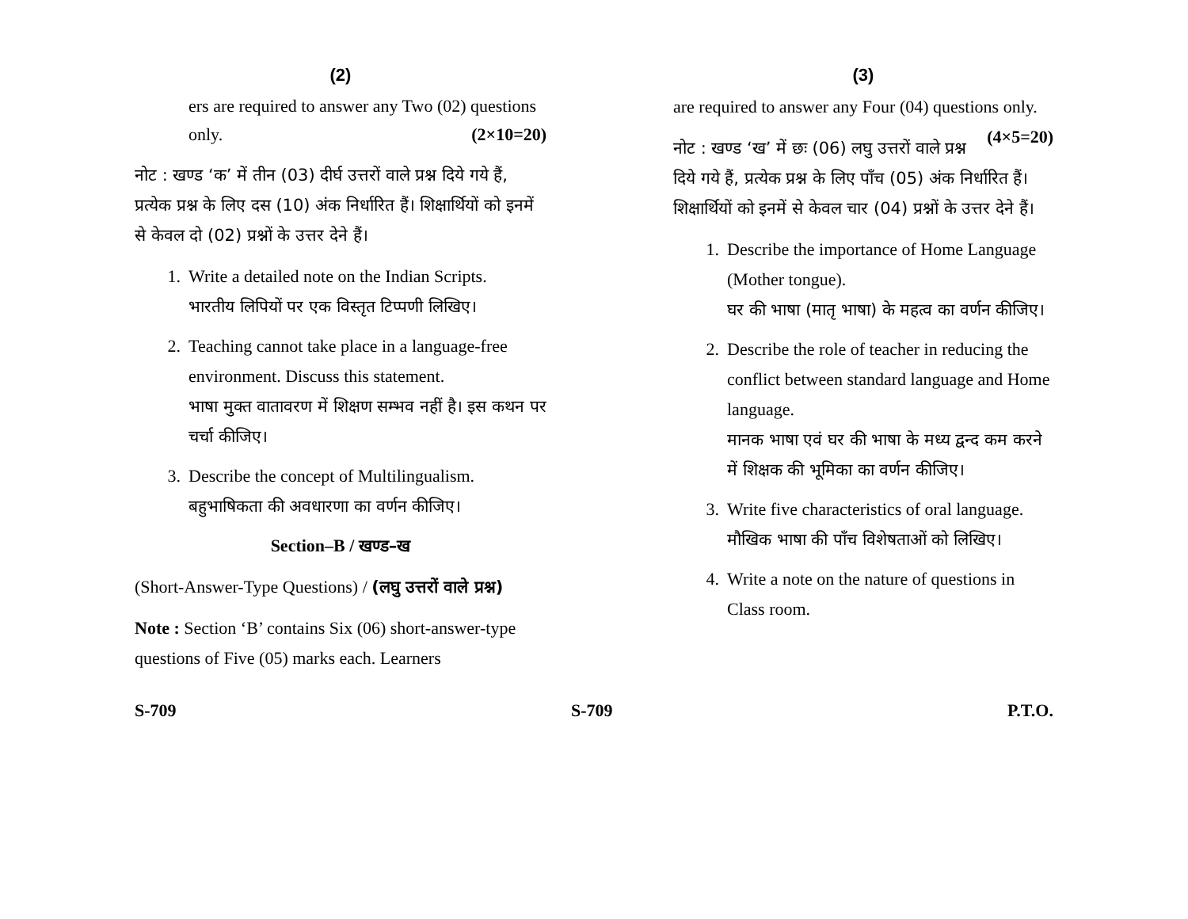(2)
ers are required to answer any Two (02) questions only. (2×10=20)
नोट : खण्ड ‘क’ में तीन (03) दीर्घ उत्तरों वाले प्रश्न दिये गये हैं, प्रत्येक प्रश्न के लिए दस (10) अंक निर्धारित हैं। शिक्षार्थियों को इनमें से केवल दो (02) प्रश्नों के उत्तर देने हैं।
1. Write a detailed note on the Indian Scripts.
भारतीय लिपियों पर एक विस्तृत टिप्पणी लिखिए।
2. Teaching cannot take place in a language-free environment. Discuss this statement.
भाषा मुक्त वातावरण में शिक्षण सम्भव नहीं है। इस कथन पर चर्चा कीजिए।
3. Describe the concept of Multilingualism.
बहुभाषिकता की अवधारणा का वर्णन कीजिए।
Section–B / खण्ड–ख
(Short-Answer-Type Questions) / (लघु उत्तरों वाले प्रश्न)
Note : Section ‘B’ contains Six (06) short-answer-type questions of Five (05) marks each. Learners
(3)
are required to answer any Four (04) questions only. (4×5=20)
नोट : खण्ड ‘ख’ में छः (06) लघु उत्तरों वाले प्रश्न दिये गये हैं, प्रत्येक प्रश्न के लिए पाँच (05) अंक निर्धारित हैं। शिक्षार्थियों को इनमें से केवल चार (04) प्रश्नों के उत्तर देने हैं।
1. Describe the importance of Home Language (Mother tongue).
घर की भाषा (मातृ भाषा) के महत्व का वर्णन कीजिए।
2. Describe the role of teacher in reducing the conflict between standard language and Home language.
मानक भाषा एवं घर की भाषा के मध्य द्वन्द कम करने में शिक्षक की भूमिका का वर्णन कीजिए।
3. Write five characteristics of oral language.
मौखिक भाषा की पाँच विशेषताओं को लिखिए।
4. Write a note on the nature of questions in Class room.
S-709 S-709 P.T.O.